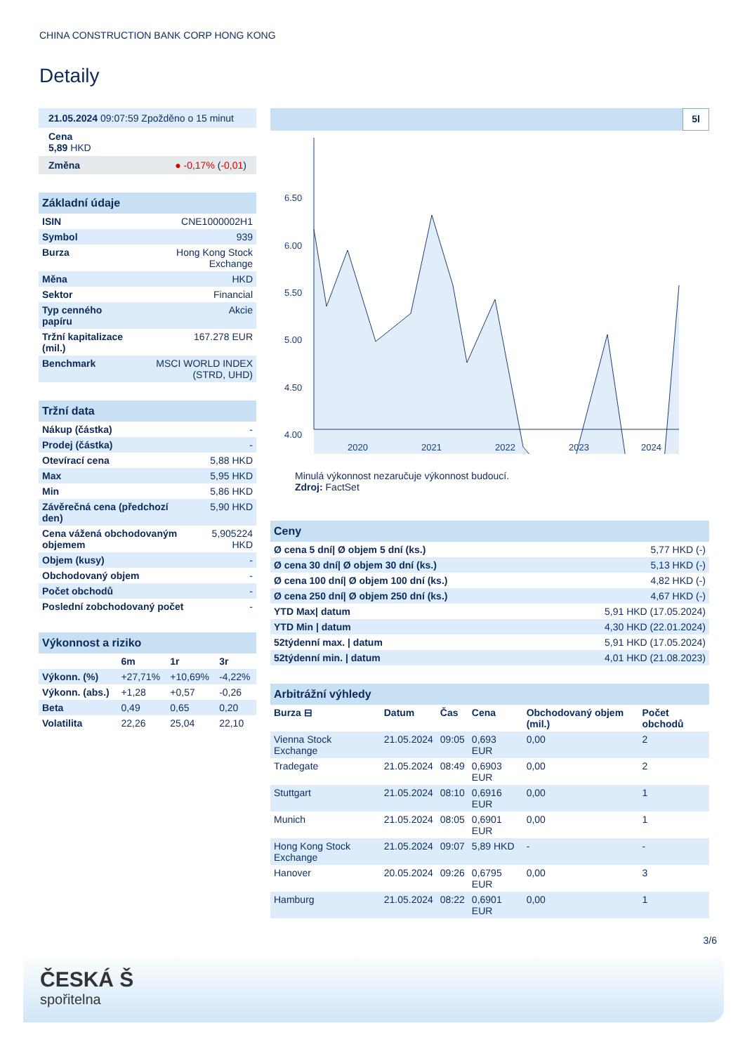CHINA CONSTRUCTION BANK CORP HONG KONG
Detaily
21.05.2024 09:07:59 Zpožděno o 15 minut
Cena
5,89 HKD
Změna ● -0,17% (-0,01)
Základní údaje
| ISIN | CNE1000002H1 |
| Symbol | 939 |
| Burza | Hong Kong Stock Exchange |
| Měna | HKD |
| Sektor | Financial |
| Typ cenného papíru | Akcie |
| Tržní kapitalizace (mil.) | 167.278 EUR |
| Benchmark | MSCI WORLD INDEX (STRD, UHD) |
Tržní data
| Nákup (částka) | - |
| Prodej (částka) | - |
| Otevírací cena | 5,88 HKD |
| Max | 5,95 HKD |
| Min | 5,86 HKD |
| Závěrečná cena (předchozí den) | 5,90 HKD |
| Cena vážená obchodovaným objemem | 5,905224 HKD |
| Objem (kusy) | - |
| Obchodovaný objem | - |
| Počet obchodů | - |
| Poslední zobchodovaný počet | - |
Výkonnost a riziko
| | 6m | 1r | 3r |
| --- | --- | --- | --- |
| Výkonn. (%) | +27,71% | +10,69% | -4,22% |
| Výkonn. (abs.) | +1,28 | +0,57 | -0,26 |
| Beta | 0,49 | 0,65 | 0,20 |
| Volatilita | 22,26 | 25,04 | 22,10 |
5l
6.50
6.00
5.50
5.00
4.50
4.00
2020
2021
2022
2023
2024
Minulá výkonnost nezaručuje výkonnost budoucí.
Zdroj: FactSet
Ceny
| Ø cena 5 dní/ Ø objem 5 dní (ks.) | 5,77 HKD (-) |
| Ø cena 30 dní/ Ø objem 30 dní (ks.) | 5,13 HKD (-) |
| Ø cena 100 dní/ Ø objem 100 dní (ks.) | 4,82 HKD (-) |
| Ø cena 250 dní/ Ø objem 250 dní (ks.) | 4,67 HKD (-) |
| YTD Max/ datum | 5,91 HKD (17.05.2024) |
| YTD Min / datum | 4,30 HKD (22.01.2024) |
| 52týdenní max. / datum | 5,91 HKD (17.05.2024) |
| 52týdenní min. / datum | 4,01 HKD (21.08.2023) |
Arbitrážní výhledy
| Burza ⊟ | Datum | Čas | Cena | Obchodovaný objem (mil.) | Počet obchodů |
| --- | --- | --- | --- | --- | --- |
| Vienna Stock Exchange | 21.05.2024 | 09:05 | 0,693 EUR | 0,00 | 2 |
| Tradegate | 21.05.2024 | 08:49 | 0,6903 EUR | 0,00 | 2 |
| Stuttgart | 21.05.2024 | 08:10 | 0,6916 EUR | 0,00 | 1 |
| Munich | 21.05.2024 | 08:05 | 0,6901 EUR | 0,00 | 1 |
| Hong Kong Stock Exchange | 21.05.2024 | 09:07 | 5,89 HKD | - | - |
| Hanover | 20.05.2024 | 09:26 | 0,6795 EUR | 0,00 | 3 |
| Hamburg | 21.05.2024 | 08:22 | 0,6901 EUR | 0,00 | 1 |
3/6
ČESKÁ Š
spořitelna